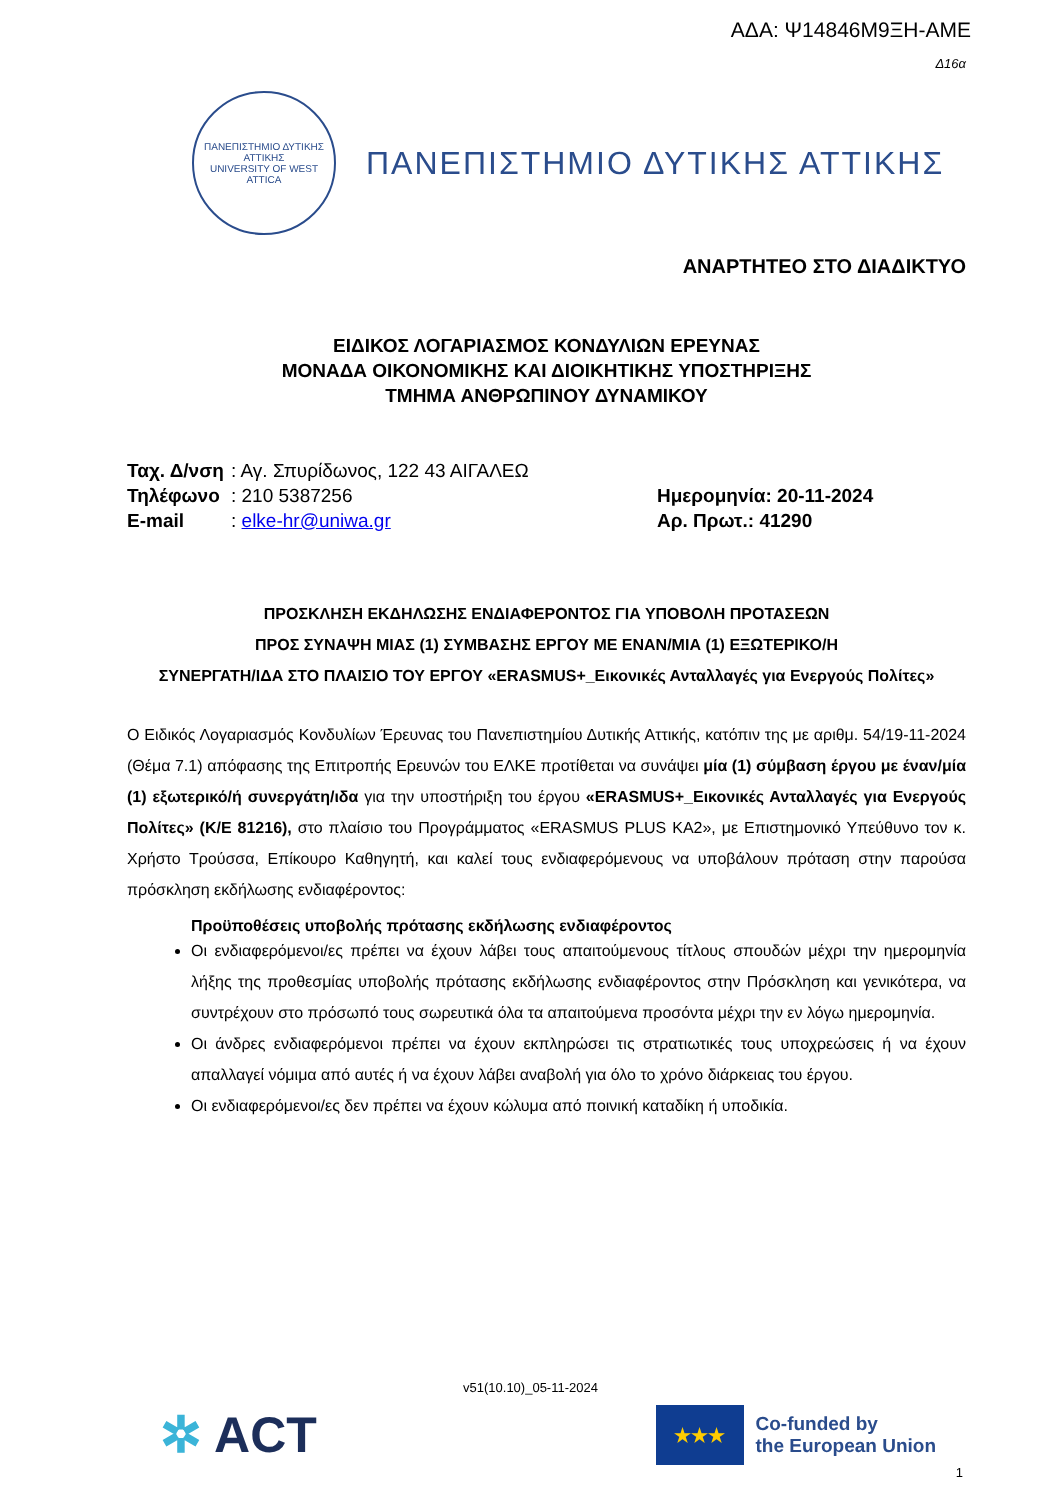ΑΔΑ: Ψ14846Μ9ΞΗ-ΑΜΕ
Δ16α
ΠΑΝΕΠΙΣΤΗΜΙΟ ΔΥΤΙΚΗΣ ΑΤΤΙΚΗΣ
UNIVERSITY OF WEST ATTICA
ΠΑΝΕΠΙΣΤΗΜΙΟ ΔΥΤΙΚΗΣ ΑΤΤΙΚΗΣ
ΑΝΑΡΤΗΤΕΟ ΣΤΟ ΔΙΑΔΙΚΤΥΟ
ΕΙΔΙΚΟΣ ΛΟΓΑΡΙΑΣΜΟΣ ΚΟΝΔΥΛΙΩΝ ΕΡΕΥΝΑΣ
ΜΟΝΑΔΑ ΟΙΚΟΝΟΜΙΚΗΣ ΚΑΙ ΔΙΟΙΚΗΤΙΚΗΣ ΥΠΟΣΤΗΡΙΞΗΣ
ΤΜΗΜΑ ΑΝΘΡΩΠΙΝΟΥ ΔΥΝΑΜΙΚΟΥ
| Ταχ. Δ/νση | : Αγ. Σπυρίδωνος, 122 43 ΑΙΓΑΛΕΩ |
| Τηλέφωνο | : 210 5387256 |
| E-mail | : elke-hr@uniwa.gr |
Ημερομηνία: 20-11-2024
Αρ. Πρωτ.: 41290
ΠΡΟΣΚΛΗΣΗ ΕΚΔΗΛΩΣΗΣ ΕΝΔΙΑΦΕΡΟΝΤΟΣ ΓΙΑ ΥΠΟΒΟΛΗ ΠΡΟΤΑΣΕΩΝ
ΠΡΟΣ ΣΥΝΑΨΗ ΜΙΑΣ (1) ΣΥΜΒΑΣΗΣ ΕΡΓΟΥ ΜΕ ΕΝΑΝ/ΜΙΑ (1) ΕΞΩΤΕΡΙΚΟ/Η
ΣΥΝΕΡΓΑΤΗ/ΙΔΑ ΣΤΟ ΠΛΑΙΣΙΟ ΤΟΥ ΕΡΓΟΥ «ERASMUS+_Εικονικές Ανταλλαγές για Ενεργούς Πολίτες»
Ο Ειδικός Λογαριασμός Κονδυλίων Έρευνας του Πανεπιστημίου Δυτικής Αττικής, κατόπιν της με αριθμ. 54/19-11-2024 (Θέμα 7.1) απόφασης της Επιτροπής Ερευνών του ΕΛΚΕ προτίθεται να συνάψει μία (1) σύμβαση έργου με έναν/μία (1) εξωτερικό/ή συνεργάτη/ιδα για την υποστήριξη του έργου «ERASMUS+_Εικονικές Ανταλλαγές για Ενεργούς Πολίτες» (Κ/Ε 81216), στο πλαίσιο του Προγράμματος «ERASMUS PLUS KA2», με Επιστημονικό Υπεύθυνο τον κ. Χρήστο Τρούσσα, Επίκουρο Καθηγητή, και καλεί τους ενδιαφερόμενους να υποβάλουν πρόταση στην παρούσα πρόσκληση εκδήλωσης ενδιαφέροντος:
Προϋποθέσεις υποβολής πρότασης εκδήλωσης ενδιαφέροντος
Οι ενδιαφερόμενοι/ες πρέπει να έχουν λάβει τους απαιτούμενους τίτλους σπουδών μέχρι την ημερομηνία λήξης της προθεσμίας υποβολής πρότασης εκδήλωσης ενδιαφέροντος στην Πρόσκληση και γενικότερα, να συντρέχουν στο πρόσωπό τους σωρευτικά όλα τα απαιτούμενα προσόντα μέχρι την εν λόγω ημερομηνία.
Οι άνδρες ενδιαφερόμενοι πρέπει να έχουν εκπληρώσει τις στρατιωτικές τους υποχρεώσεις ή να έχουν απαλλαγεί νόμιμα από αυτές ή να έχουν λάβει αναβολή για όλο το χρόνο διάρκειας του έργου.
Οι ενδιαφερόμενοι/ες δεν πρέπει να έχουν κώλυμα από ποινική καταδίκη ή υποδικία.
v51(10.10)_05-11-2024
✲ ACT
★★★
Co-funded by
the European Union
1